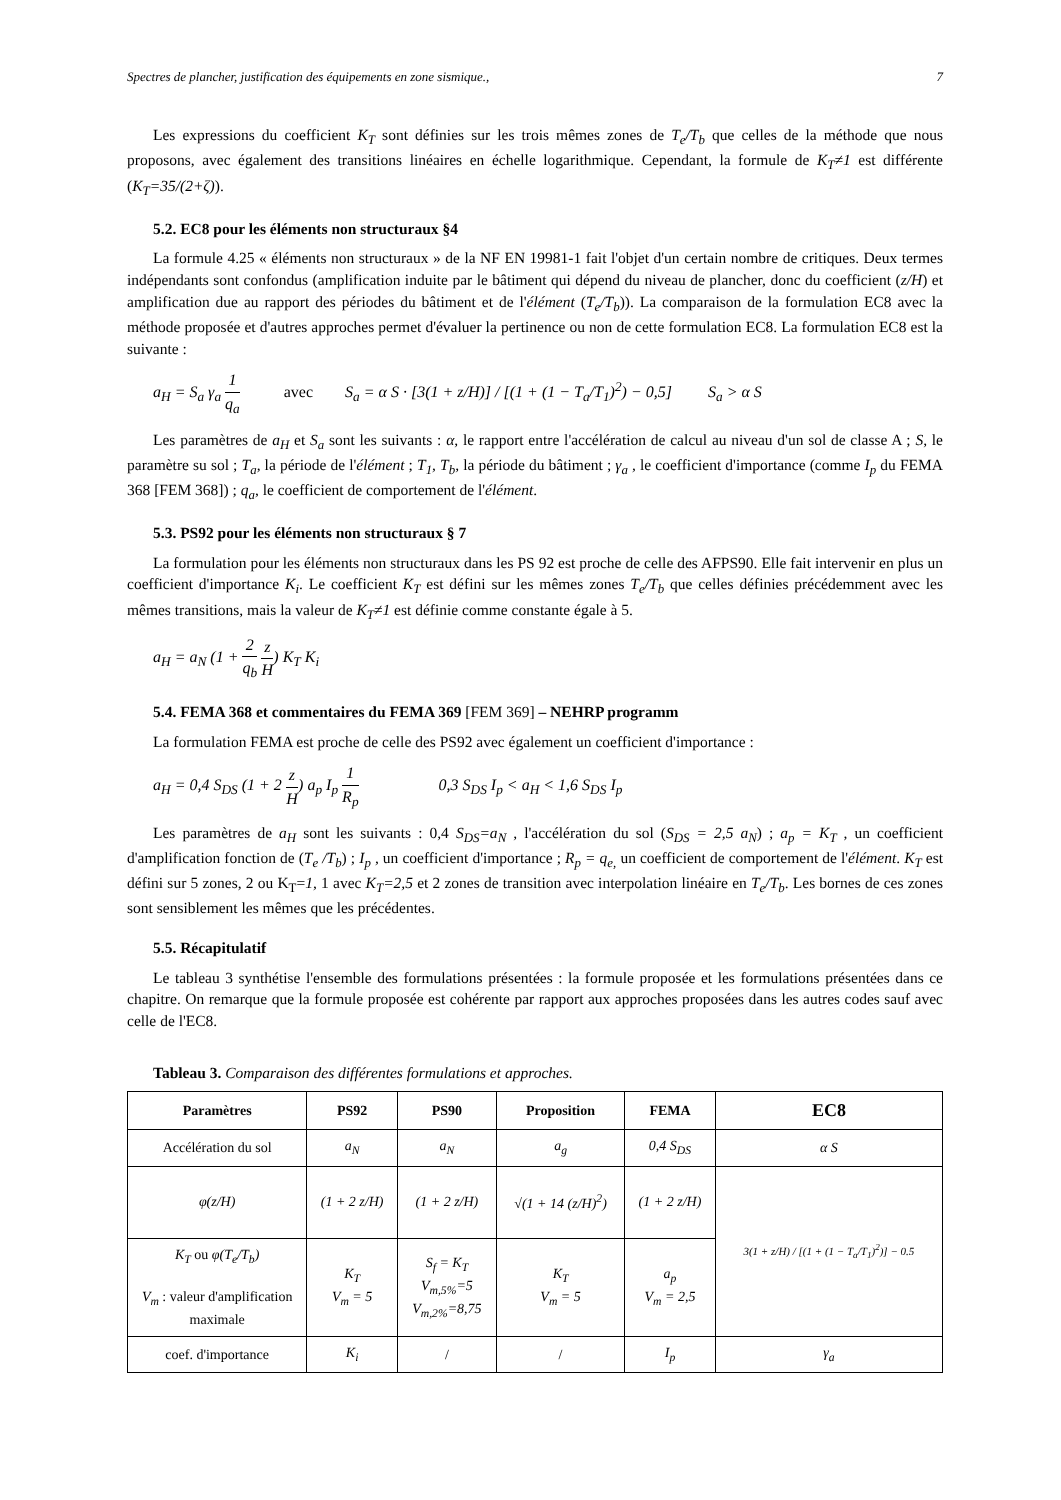Spectres de plancher, justification des équipements en zone sismique., 7
Les expressions du coefficient K<sub>T</sub> sont définies sur les trois mêmes zones de T<sub>e</sub>/T<sub>b</sub> que celles de la méthode que nous proposons, avec également des transitions linéaires en échelle logarithmique. Cependant, la formule de K<sub>T</sub>≠1 est différente (K<sub>T</sub>=35/(2+ζ)).
5.2. EC8 pour les éléments non structuraux §4
La formule 4.25 « éléments non structuraux » de la NF EN 19981-1 fait l'objet d'un certain nombre de critiques. Deux termes indépendants sont confondus (amplification induite par le bâtiment qui dépend du niveau de plancher, donc du coefficient (z/H) et amplification due au rapport des périodes du bâtiment et de l'élément (T<sub>e</sub>/T<sub>b</sub>)). La comparaison de la formulation EC8 avec la méthode proposée et d'autres approches permet d'évaluer la pertinence ou non de cette formulation EC8. La formulation EC8 est la suivante :
a<sub>H</sub> = S<sub>a</sub> γ<sub>a</sub> 1 q<sub>a</sub> avec S<sub>a</sub> = α S · [3(1 + z/H)] / [(1 + (1 − T<sub>a</sub>/T<sub>1</sub>)<sup>2</sup>) − 0,5] S<sub>a</sub> > α S
Les paramètres de a<sub>H</sub> et S<sub>a</sub> sont les suivants : α, le rapport entre l'accélération de calcul au niveau d'un sol de classe A ; S, le paramètre su sol ; T<sub>a</sub>, la période de l'élément ; T<sub>1</sub>, T<sub>b</sub>, la période du bâtiment ; γ<sub>a</sub> , le coefficient d'importance (comme I<sub>p</sub> du FEMA 368 [FEM 368]) ; q<sub>a</sub>, le coefficient de comportement de l'élément.
5.3. PS92 pour les éléments non structuraux § 7
La formulation pour les éléments non structuraux dans les PS 92 est proche de celle des AFPS90. Elle fait intervenir en plus un coefficient d'importance K<sub>i</sub>. Le coefficient K<sub>T</sub> est défini sur les mêmes zones T<sub>e</sub>/T<sub>b</sub> que celles définies précédemment avec les mêmes transitions, mais la valeur de K<sub>T</sub>≠1 est définie comme constante égale à 5.
a<sub>H</sub> = a<sub>N</sub> (1 + 2 q<sub>b</sub> z H) K<sub>T</sub> K<sub>i</sub>
5.4. FEMA 368 et commentaires du FEMA 369 [FEM 369] – NEHRP programm
La formulation FEMA est proche de celle des PS92 avec également un coefficient d'importance :
a<sub>H</sub> = 0,4 S<sub>DS</sub> (1 + 2 z H) a<sub>p</sub> I<sub>p</sub> 1 R<sub>p</sub> 0,3 S<sub>DS</sub> I<sub>p</sub> < a<sub>H</sub> < 1,6 S<sub>DS</sub> I<sub>p</sub>
Les paramètres de a<sub>H</sub> sont les suivants : 0,4 S<sub>DS</sub>=a<sub>N</sub> , l'accélération du sol (S<sub>DS</sub> = 2,5 a<sub>N</sub>) ; a<sub>p</sub> = K<sub>T</sub> , un coefficient d'amplification fonction de (T<sub>e</sub> /T<sub>b</sub>) ; I<sub>p</sub> , un coefficient d'importance ; R<sub>p</sub> = q<sub>e,</sub> un coefficient de comportement de l'élément. K<sub>T</sub> est défini sur 5 zones, 2 ou K<sub>T</sub>=1, 1 avec K<sub>T</sub>=2,5 et 2 zones de transition avec interpolation linéaire en T<sub>e</sub>/T<sub>b</sub>. Les bornes de ces zones sont sensiblement les mêmes que les précédentes.
5.5. Récapitulatif
Le tableau 3 synthétise l'ensemble des formulations présentées : la formule proposée et les formulations présentées dans ce chapitre. On remarque que la formule proposée est cohérente par rapport aux approches proposées dans les autres codes sauf avec celle de l'EC8.
Tableau 3. Comparaison des différentes formulations et approches.
| Paramètres | PS92 | PS90 | Proposition | FEMA | EC8 |
| --- | --- | --- | --- | --- | --- |
| Accélération du sol | a<sub>N</sub> | a<sub>N</sub> | a<sub>g</sub> | 0,4 S<sub>DS</sub> | α S |
| φ(z/H) | (1 + 2 z/H) | (1 + 2 z/H) | √(1 + 14 (z/H)<sup>2</sup>) | (1 + 2 z/H) | 3(1 + z/H) / [(1 + (1 − T<sub>a</sub>/T<sub>1</sub>)<sup>2</sup>)] − 0.5 |
| K<sub>T</sub> ou φ(T<sub>e</sub>/T<sub>b</sub>) V<sub>m</sub> : valeur d'amplification maximale | K<sub>T</sub> V<sub>m</sub> = 5 | S<sub>f</sub> = K<sub>T</sub> V<sub>m,5%</sub>=5 V<sub>m,2%</sub>=8,75 | K<sub>T</sub> V<sub>m</sub> = 5 | a<sub>p</sub> V<sub>m</sub> = 2,5 | |
| coef. d'importance | K<sub>i</sub> | / | / | I<sub>p</sub> | γ<sub>a</sub> |